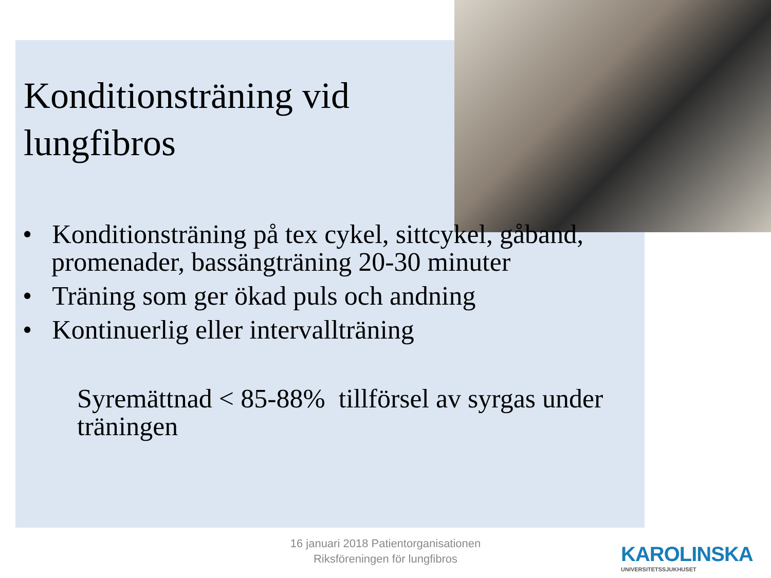Konditionsträning vid lungfibros
• Konditionsträning på tex cykel, sittcykel, gåband, promenader, bassängträning 20-30 minuter
• Träning som ger ökad puls och andning
• Kontinuerlig eller intervallträning
Syremättnad < 85-88% tillförsel av syrgas under träningen
16 januari 2018 Patientorganisationen
Riksföreningen för lungfibros
KAROLINSKA
UNIVERSITETSSJUKHUSET